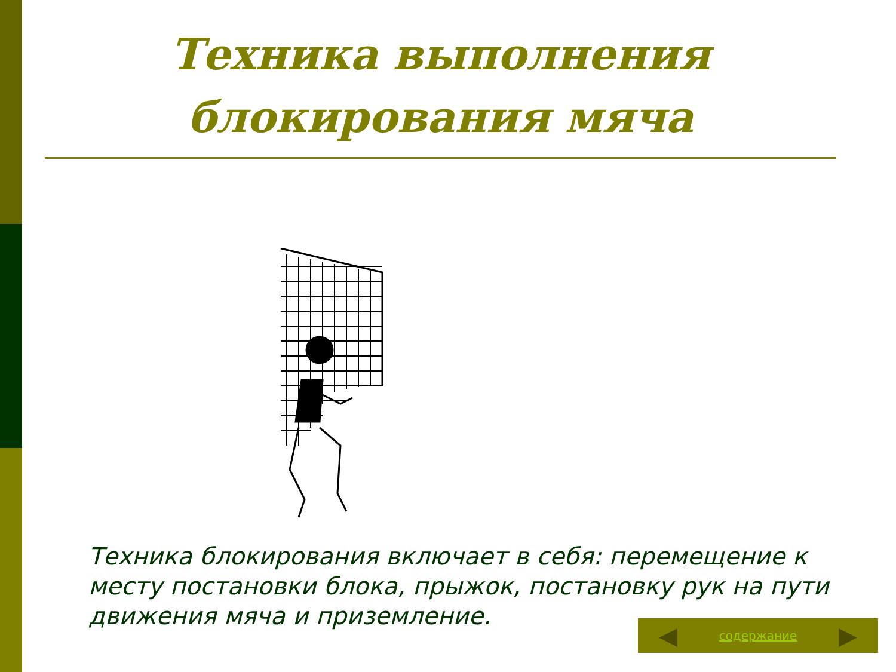Техника выполнения блокирования мяча
Техника блокирования включает в себя: перемещение к месту постановки блока, прыжок, постановку рук на пути движения мяча и приземление.
◀ содержание ▶